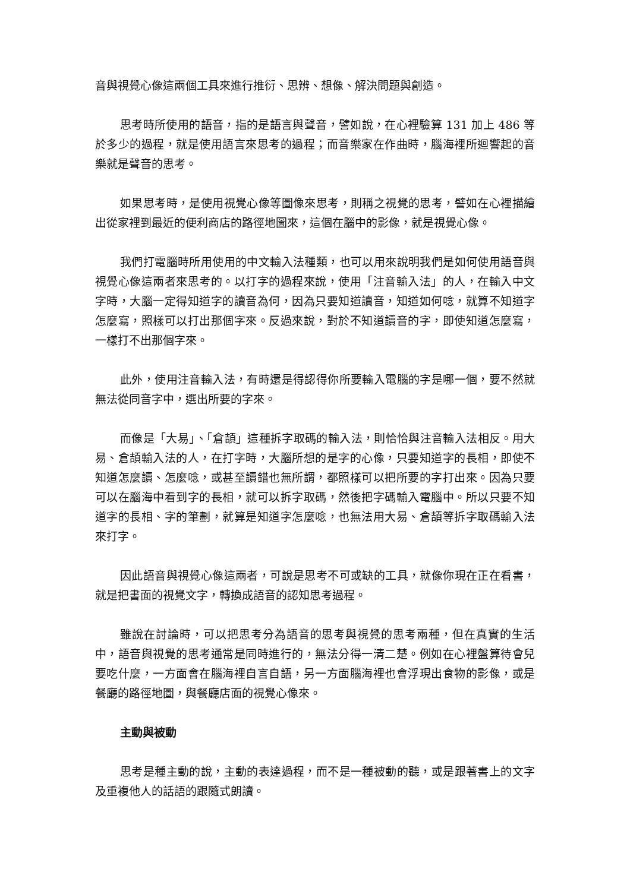音與視覺心像這兩個工具來進行推衍、思辨、想像、解決問題與創造。
思考時所使用的語音，指的是語言與聲音，譬如說，在心裡驗算 131 加上 486 等於多少的過程，就是使用語言來思考的過程；而音樂家在作曲時，腦海裡所迴響起的音樂就是聲音的思考。
如果思考時，是使用視覺心像等圖像來思考，則稱之視覺的思考，譬如在心裡描繪出從家裡到最近的便利商店的路徑地圖來，這個在腦中的影像，就是視覺心像。
我們打電腦時所用使用的中文輸入法種類，也可以用來說明我們是如何使用語音與視覺心像這兩者來思考的。以打字的過程來說，使用「注音輸入法」的人，在輸入中文字時，大腦一定得知道字的讀音為何，因為只要知道讀音，知道如何唸，就算不知道字怎麼寫，照樣可以打出那個字來。反過來說，對於不知道讀音的字，即使知道怎麼寫，一樣打不出那個字來。
此外，使用注音輸入法，有時還是得認得你所要輸入電腦的字是哪一個，要不然就無法從同音字中，選出所要的字來。
而像是「大易」、「倉頡」這種拆字取碼的輸入法，則恰恰與注音輸入法相反。用大易、倉頡輸入法的人，在打字時，大腦所想的是字的心像，只要知道字的長相，即使不知道怎麼讀、怎麼唸，或甚至讀錯也無所謂，都照樣可以把所要的字打出來。因為只要可以在腦海中看到字的長相，就可以拆字取碼，然後把字碼輸入電腦中。所以只要不知道字的長相、字的筆劃，就算是知道字怎麼唸，也無法用大易、倉頡等拆字取碼輸入法來打字。
因此語音與視覺心像這兩者，可說是思考不可或缺的工具，就像你現在正在看書，就是把書面的視覺文字，轉換成語音的認知思考過程。
雖說在討論時，可以把思考分為語音的思考與視覺的思考兩種，但在真實的生活中，語音與視覺的思考通常是同時進行的，無法分得一清二楚。例如在心裡盤算待會兒要吃什麼，一方面會在腦海裡自言自語，另一方面腦海裡也會浮現出食物的影像，或是餐廳的路徑地圖，與餐廳店面的視覺心像來。
主動與被動
思考是種主動的說，主動的表達過程，而不是一種被動的聽，或是跟著書上的文字及重複他人的話語的跟隨式朗讀。